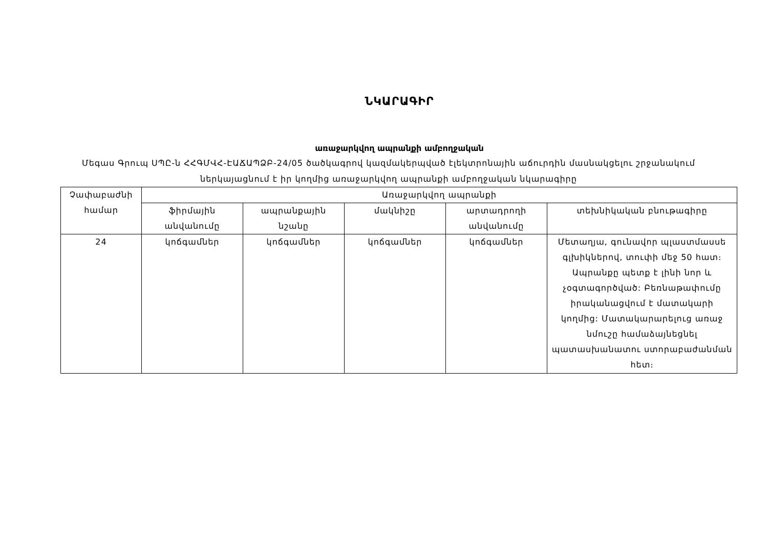ՆԿԱՐԱԳԻՐ
առաջարկվող ապրանքի ամբողջական
Մեգաս Գրուպ ՍՊԸ-ն ՀՀԳՄՎՀ-ԷԱՃԱՊՁԲ-24/05 ծածկագրով կազմակերպված էլեկտրոնային աճուրդին մասնակցելու շրջանակում ներկայացնում է իր կողմից առաջարկվող ապրանքի ամբողջական նկարագիրը
| Չափաբաժնի համար | Առաջարկվող ապրանքի | | | | |
| --- | --- | --- | --- | --- | --- |
| | ֆիրմային անվանումը | ապրանքային նշանը | մակնիշը | արտադրողի անվանումը | տեխնիկական բնութագիրը |
| 24 | կոճգամներ | կոճգամներ | կոճգամներ | կոճգամներ | Մետաղյա, գունավոր պլաստմասսե գլխիկներով, տուփի մեջ 50 հատ։ Ապրանքը պետք է լինի նոր և չօգտագործված: Բեռնաթափումը իրականացվում է մատակարի կողմից: Մատակարարելուց առաջ նմուշը համաձայնեցնել պատասխանատու ստորաբաժանման հետ։ |